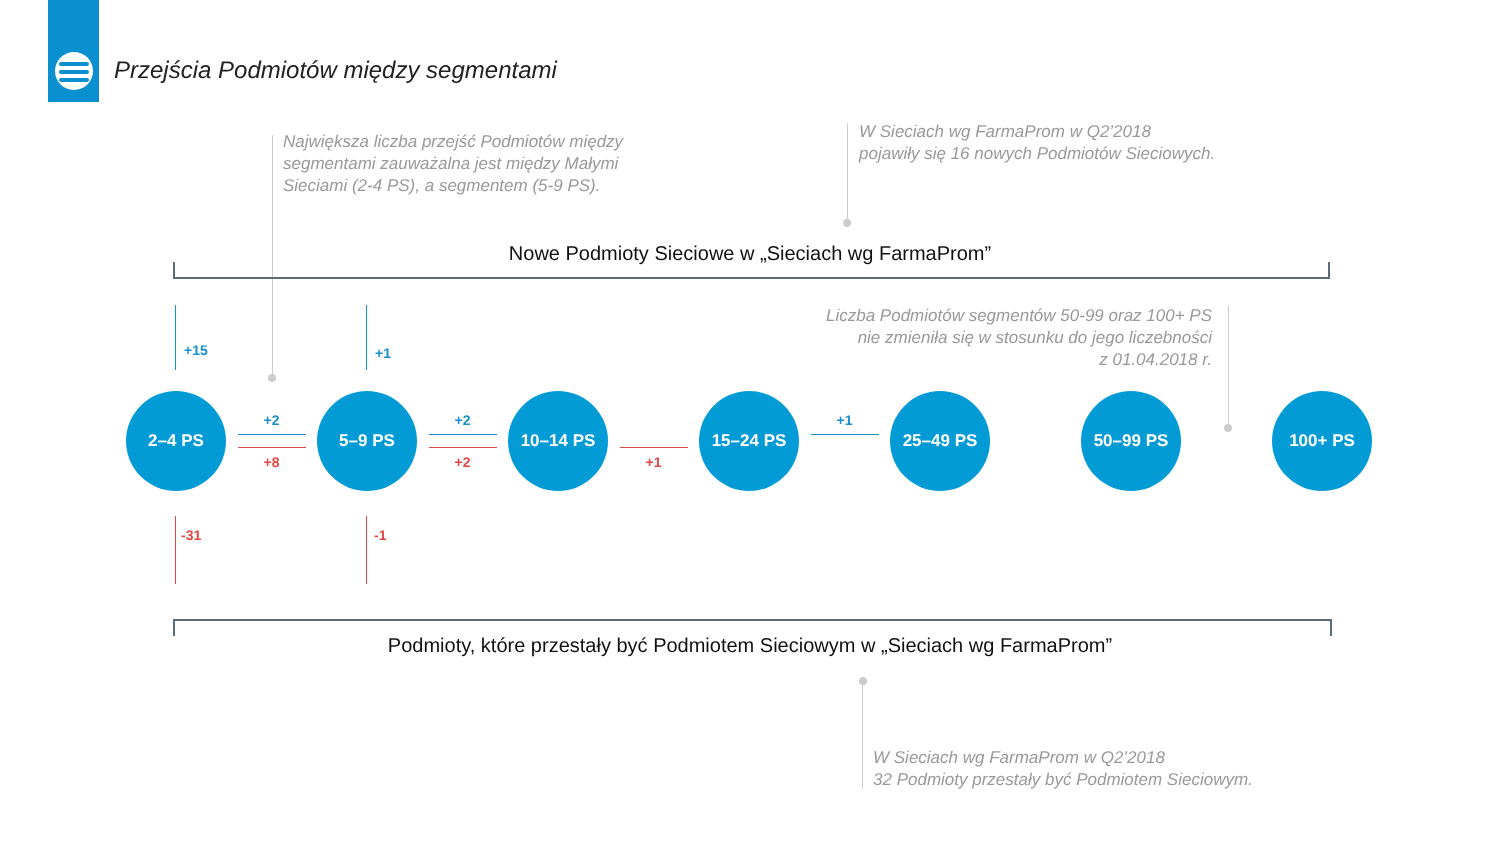Przejścia Podmiotów między segmentami
Największa liczba przejść Podmiotów między
segmentami zauważalna jest między Małymi
Sieciami (2-4 PS), a segmentem (5-9 PS).
W Sieciach wg FarmaProm w Q2’2018
pojawiły się 16 nowych Podmiotów Sieciowych.
Nowe Podmioty Sieciowe w „Sieciach wg FarmaProm”
Liczba Podmiotów segmentów 50-99 oraz 100+ PS
nie zmieniła się w stosunku do jego liczebności
z 01.04.2018 r.
+15
+1
2–4 PS
+2
+8
5–9 PS
+2
+2
10–14 PS
+1
15–24 PS
+1
25–49 PS
50–99 PS
100+ PS
-31
-1
Podmioty, które przestały być Podmiotem Sieciowym w „Sieciach wg FarmaProm”
W Sieciach wg FarmaProm w Q2’2018
32 Podmioty przestały być Podmiotem Sieciowym.